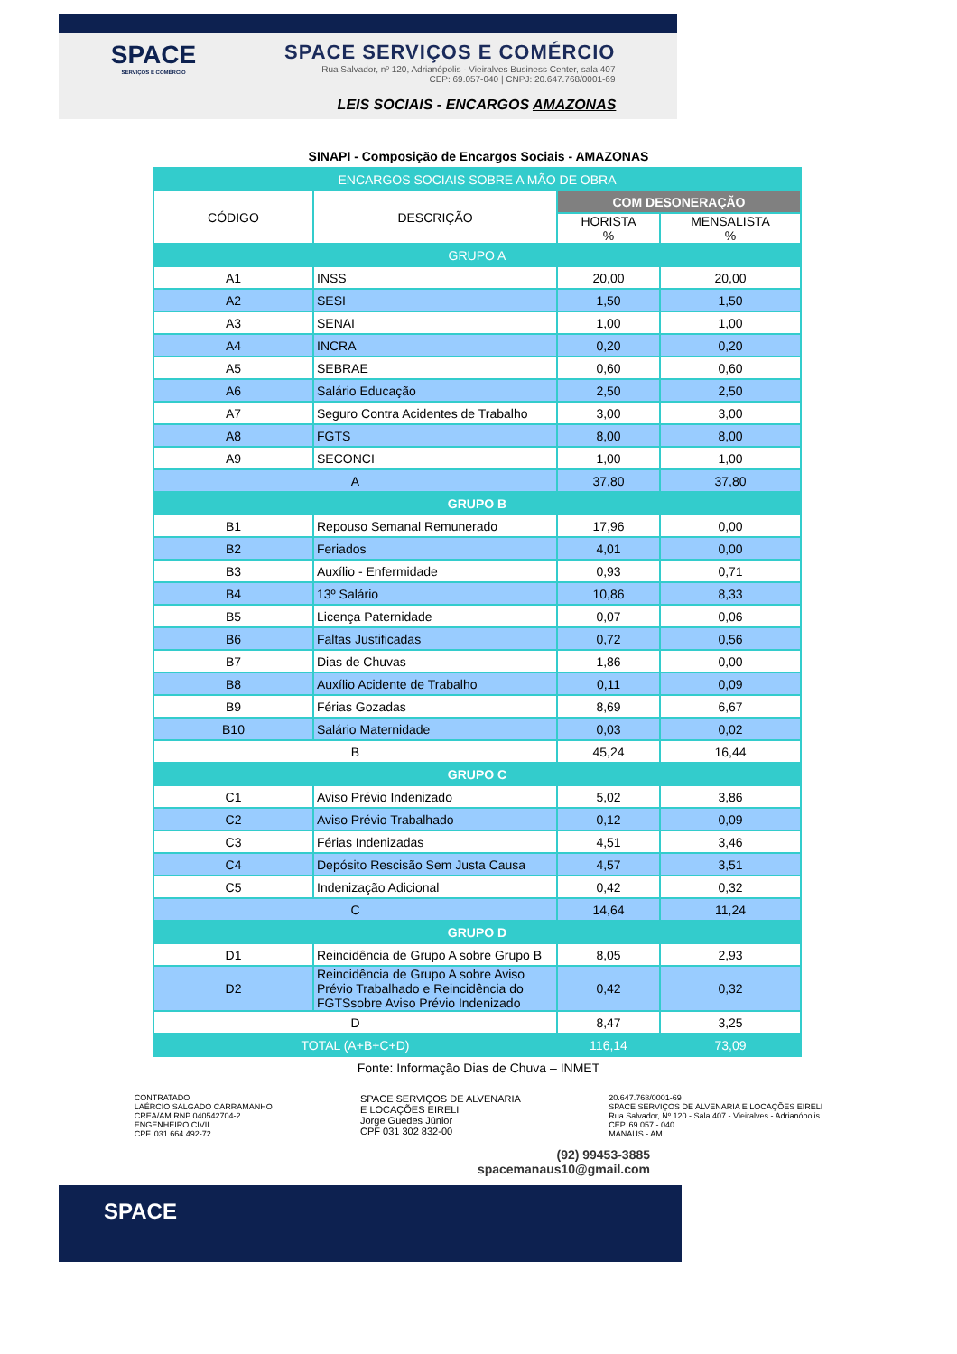SPACE
SERVIÇOS E COMÉRCIO
SPACE SERVIÇOS E COMÉRCIO
Rua Salvador, nº 120, Adrianópolis - Vieiralves Business Center, sala 407
CEP: 69.057-040 | CNPJ: 20.647.768/0001-69
LEIS SOCIAIS - ENCARGOS AMAZONAS
SINAPI - Composição de Encargos Sociais - AMAZONAS
| ENCARGOS SOCIAIS SOBRE A MÃO DE OBRA | | | |
| --- | --- | --- | --- |
| CÓDIGO | DESCRIÇÃO | COM DESONERAÇÃO | |
| | | HORISTA % | MENSALISTA % |
| GRUPO A | | | |
| A1 | INSS | 20,00 | 20,00 |
| A2 | SESI | 1,50 | 1,50 |
| A3 | SENAI | 1,00 | 1,00 |
| A4 | INCRA | 0,20 | 0,20 |
| A5 | SEBRAE | 0,60 | 0,60 |
| A6 | Salário Educação | 2,50 | 2,50 |
| A7 | Seguro Contra Acidentes de Trabalho | 3,00 | 3,00 |
| A8 | FGTS | 8,00 | 8,00 |
| A9 | SECONCI | 1,00 | 1,00 |
| A | | 37,80 | 37,80 |
| GRUPO B | | | |
| B1 | Repouso Semanal Remunerado | 17,96 | 0,00 |
| B2 | Feriados | 4,01 | 0,00 |
| B3 | Auxílio - Enfermidade | 0,93 | 0,71 |
| B4 | 13º Salário | 10,86 | 8,33 |
| B5 | Licença Paternidade | 0,07 | 0,06 |
| B6 | Faltas Justificadas | 0,72 | 0,56 |
| B7 | Dias de Chuvas | 1,86 | 0,00 |
| B8 | Auxílio Acidente de Trabalho | 0,11 | 0,09 |
| B9 | Férias Gozadas | 8,69 | 6,67 |
| B10 | Salário Maternidade | 0,03 | 0,02 |
| B | | 45,24 | 16,44 |
| GRUPO C | | | |
| C1 | Aviso Prévio Indenizado | 5,02 | 3,86 |
| C2 | Aviso Prévio Trabalhado | 0,12 | 0,09 |
| C3 | Férias Indenizadas | 4,51 | 3,46 |
| C4 | Depósito Rescisão Sem Justa Causa | 4,57 | 3,51 |
| C5 | Indenização Adicional | 0,42 | 0,32 |
| C | | 14,64 | 11,24 |
| GRUPO D | | | |
| D1 | Reincidência de Grupo A sobre Grupo B | 8,05 | 2,93 |
| D2 | Reincidência de Grupo A sobre Aviso Prévio Trabalhado e Reincidência do FGTSsobre Aviso Prévio Indenizado | 0,42 | 0,32 |
| D | | 8,47 | 3,25 |
| TOTAL (A+B+C+D) | | 116,14 | 73,09 |
Fonte: Informação Dias de Chuva – INMET
CONTRATADO
LAÉRCIO SALGADO CARRAMANHO
CREA/AM RNP 040542704-2
ENGENHEIRO CIVIL
CPF. 031.664.492-72
SPACE SERVIÇOS DE ALVENARIA
E LOCAÇÕES EIRELI
Jorge Guedes Júnior
CPF 031 302 832-00
20.647.768/0001-69
SPACE SERVIÇOS DE ALVENARIA E LOCAÇÕES EIRELI
Rua Salvador, Nº 120 - Sala 407 - Vieiralves - Adrianópolis
CEP. 69.057 - 040
MANAUS - AM
(92) 99453-3885
spacemanaus10@gmail.com
SPACE